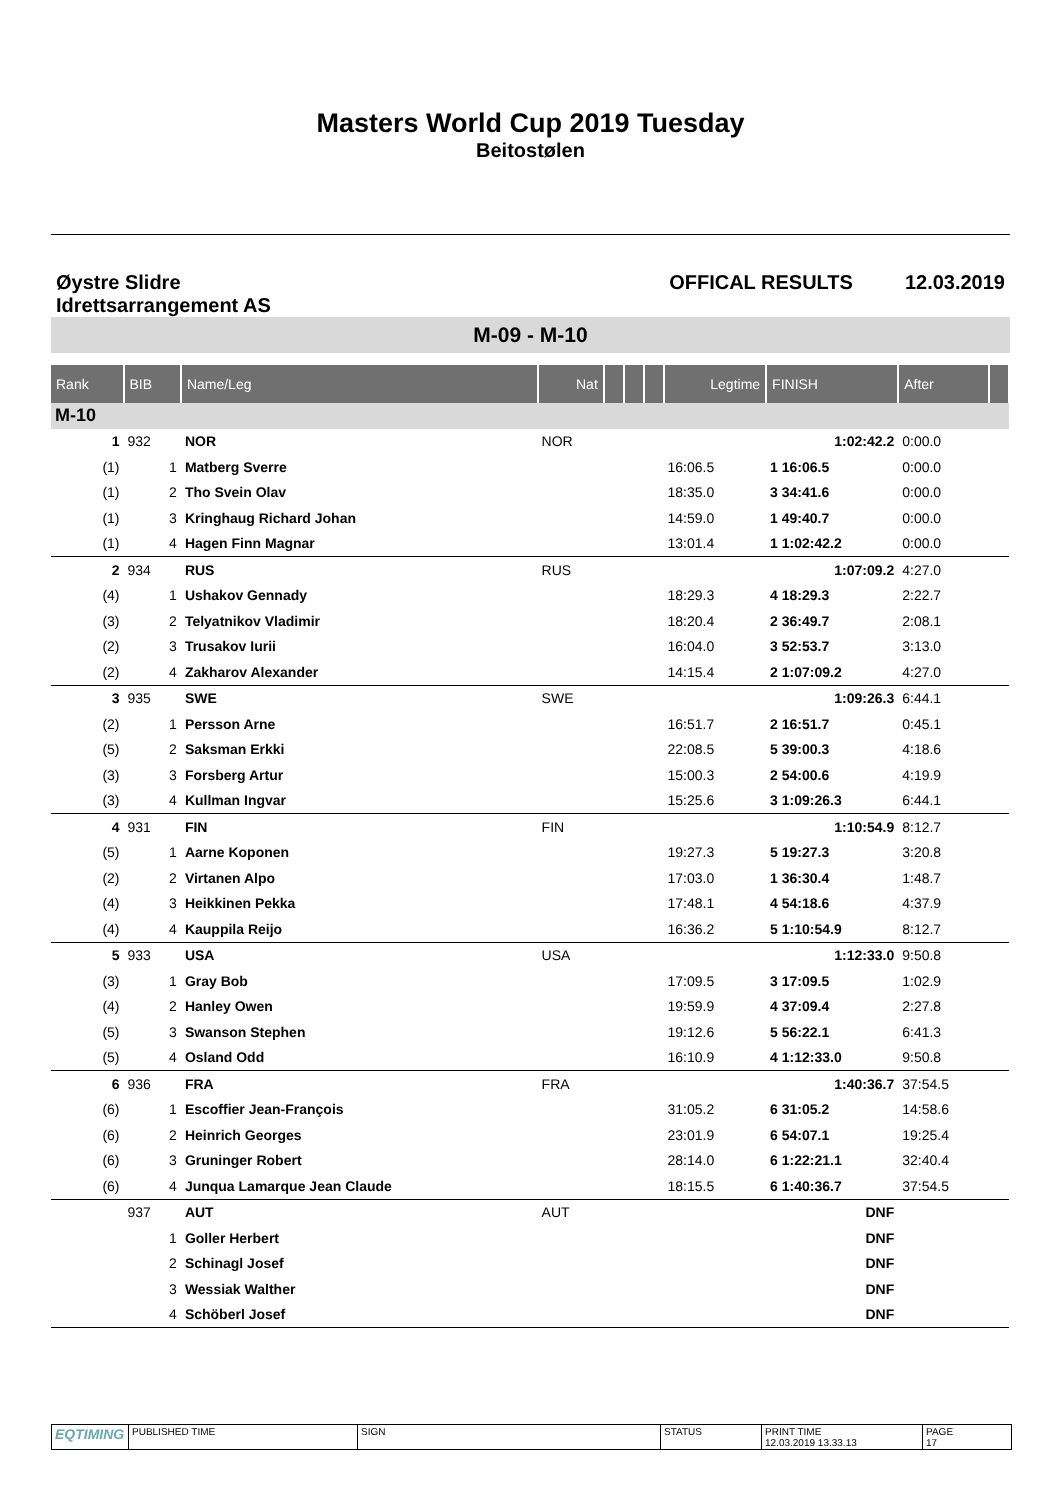Masters World Cup 2019 Tuesday
Beitostølen
Øystre Slidre
Idrettsarrangement AS
OFFICAL RESULTS 12.03.2019
M-09 - M-10
| Rank | BIB | Name/Leg | Nat | | | | Legtime | FINISH | After | |
| --- | --- | --- | --- | --- | --- | --- | --- | --- | --- | --- |
| M-10 | | | | | | | | | | |
| 1 | 932 | NOR | NOR | | | | | 1:02:42.2 | 0:00.0 | |
| (1) | 1 | Matberg Sverre | | | | | 16:06.5 | 1 16:06.5 | 0:00.0 | |
| (1) | 2 | Tho Svein Olav | | | | | 18:35.0 | 3 34:41.6 | 0:00.0 | |
| (1) | 3 | Kringhaug Richard Johan | | | | | 14:59.0 | 1 49:40.7 | 0:00.0 | |
| (1) | 4 | Hagen Finn Magnar | | | | | 13:01.4 | 1 1:02:42.2 | 0:00.0 | |
| 2 | 934 | RUS | RUS | | | | | 1:07:09.2 | 4:27.0 | |
| (4) | 1 | Ushakov Gennady | | | | | 18:29.3 | 4 18:29.3 | 2:22.7 | |
| (3) | 2 | Telyatnikov Vladimir | | | | | 18:20.4 | 2 36:49.7 | 2:08.1 | |
| (2) | 3 | Trusakov Iurii | | | | | 16:04.0 | 3 52:53.7 | 3:13.0 | |
| (2) | 4 | Zakharov Alexander | | | | | 14:15.4 | 2 1:07:09.2 | 4:27.0 | |
| 3 | 935 | SWE | SWE | | | | | 1:09:26.3 | 6:44.1 | |
| (2) | 1 | Persson Arne | | | | | 16:51.7 | 2 16:51.7 | 0:45.1 | |
| (5) | 2 | Saksman Erkki | | | | | 22:08.5 | 5 39:00.3 | 4:18.6 | |
| (3) | 3 | Forsberg Artur | | | | | 15:00.3 | 2 54:00.6 | 4:19.9 | |
| (3) | 4 | Kullman Ingvar | | | | | 15:25.6 | 3 1:09:26.3 | 6:44.1 | |
| 4 | 931 | FIN | FIN | | | | | 1:10:54.9 | 8:12.7 | |
| (5) | 1 | Aarne Koponen | | | | | 19:27.3 | 5 19:27.3 | 3:20.8 | |
| (2) | 2 | Virtanen Alpo | | | | | 17:03.0 | 1 36:30.4 | 1:48.7 | |
| (4) | 3 | Heikkinen Pekka | | | | | 17:48.1 | 4 54:18.6 | 4:37.9 | |
| (4) | 4 | Kauppila Reijo | | | | | 16:36.2 | 5 1:10:54.9 | 8:12.7 | |
| 5 | 933 | USA | USA | | | | | 1:12:33.0 | 9:50.8 | |
| (3) | 1 | Gray Bob | | | | | 17:09.5 | 3 17:09.5 | 1:02.9 | |
| (4) | 2 | Hanley Owen | | | | | 19:59.9 | 4 37:09.4 | 2:27.8 | |
| (5) | 3 | Swanson Stephen | | | | | 19:12.6 | 5 56:22.1 | 6:41.3 | |
| (5) | 4 | Osland Odd | | | | | 16:10.9 | 4 1:12:33.0 | 9:50.8 | |
| 6 | 936 | FRA | FRA | | | | | 1:40:36.7 | 37:54.5 | |
| (6) | 1 | Escoffier Jean-François | | | | | 31:05.2 | 6 31:05.2 | 14:58.6 | |
| (6) | 2 | Heinrich Georges | | | | | 23:01.9 | 6 54:07.1 | 19:25.4 | |
| (6) | 3 | Gruninger Robert | | | | | 28:14.0 | 6 1:22:21.1 | 32:40.4 | |
| (6) | 4 | Junqua Lamarque Jean Claude | | | | | 18:15.5 | 6 1:40:36.7 | 37:54.5 | |
| | 937 | AUT | AUT | | | | | DNF | | |
| | 1 | Goller Herbert | | | | | | DNF | | |
| | 2 | Schinagl Josef | | | | | | DNF | | |
| | 3 | Wessiak Walther | | | | | | DNF | | |
| | 4 | Schöberl Josef | | | | | | DNF | | |
EQTIMING
PUBLISHED TIME SIGN STATUS PRINT TIME
12.03.2019 13.33.13
PAGE
17